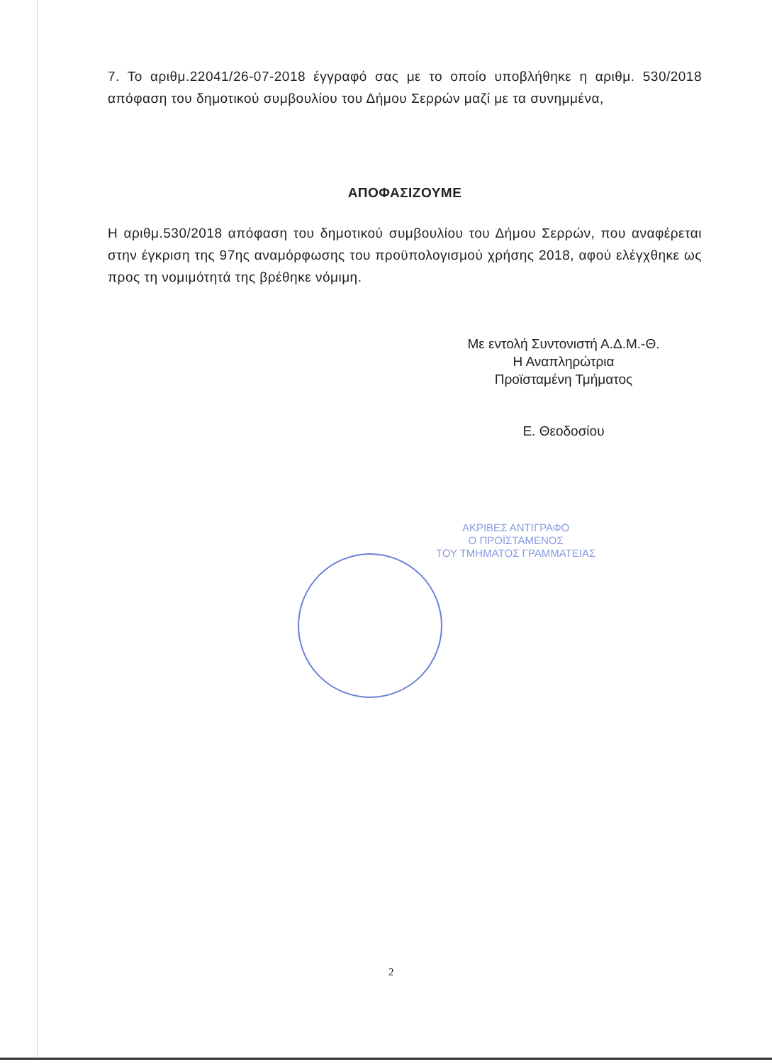7. Το αριθμ.22041/26-07-2018 έγγραφό σας με το οποίο υποβλήθηκε η αριθμ. 530/2018 απόφαση του δημοτικού συμβουλίου του Δήμου Σερρών μαζί με τα συνημμένα,
ΑΠΟΦΑΣΙΖΟΥΜΕ
Η αριθμ.530/2018 απόφαση του δημοτικού συμβουλίου του Δήμου Σερρών, που αναφέρεται στην έγκριση της 97ης αναμόρφωσης του προϋπολογισμού χρήσης 2018, αφού ελέγχθηκε ως προς τη νομιμότητά της βρέθηκε νόμιμη.
Με εντολή Συντονιστή Α.Δ.Μ.-Θ.
Η Αναπληρώτρια
Προϊσταμένη Τμήματος
Ε. Θεοδοσίου
ΑΚΡΙΒΕΣ ΑΝΤΙΓΡΑΦΟ
Ο ΠΡΟΪΣΤΑΜΕΝΟΣ
ΤΟΥ ΤΜΗΜΑΤΟΣ ΓΡΑΜΜΑΤΕΙΑΣ
2